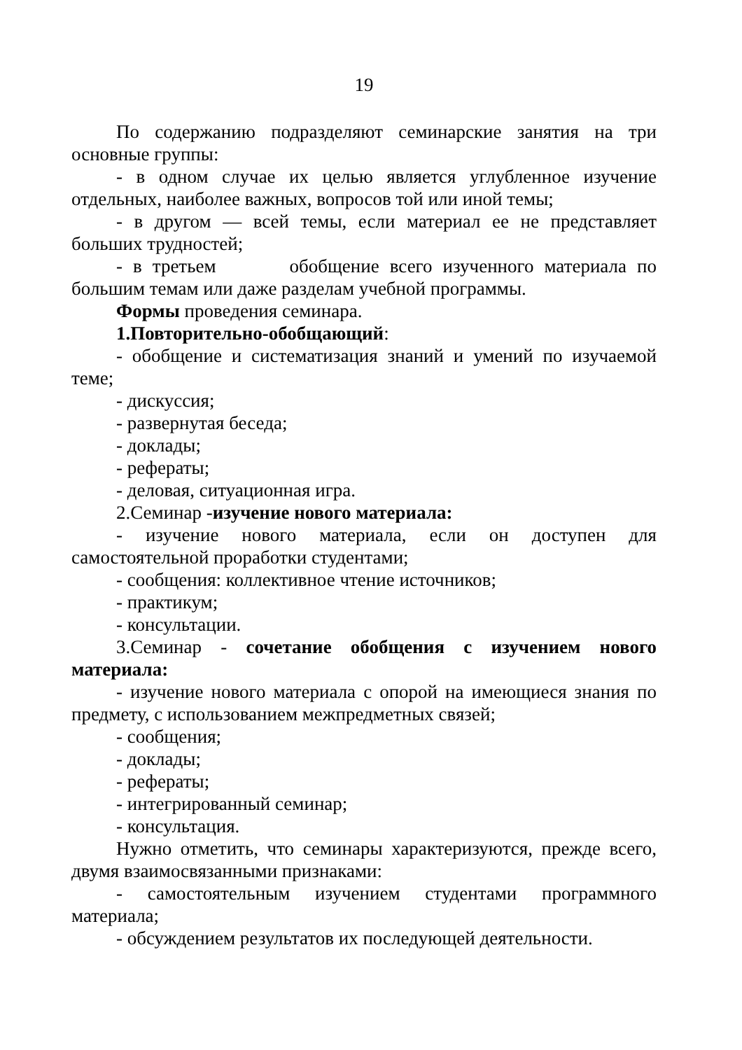19
По содержанию подразделяют семинарские занятия на три основные группы:
- в одном случае их целью является углубленное изучение отдельных, наиболее важных, вопросов той или иной темы;
- в другом — всей темы, если материал ее не представляет больших трудностей;
- в третьем обобщение всего изученного материала по большим темам или даже разделам учебной программы.
Формы проведения семинара.
1.Повторительно-обобщающий:
- обобщение и систематизация знаний и умений по изучаемой теме;
- дискуссия;
- развернутая беседа;
- доклады;
- рефераты;
- деловая, ситуационная игра.
2.Семинар -изучение нового материала:
- изучение нового материала, если он доступен для самостоятельной проработки студентами;
- сообщения: коллективное чтение источников;
- практикум;
- консультации.
3.Семинар - сочетание обобщения с изучением нового материала:
- изучение нового материала с опорой на имеющиеся знания по предмету, с использованием межпредметных связей;
- сообщения;
- доклады;
- рефераты;
- интегрированный семинар;
- консультация.
Нужно отметить, что семинары характеризуются, прежде всего, двумя взаимосвязанными признаками:
- самостоятельным изучением студентами программного материала;
- обсуждением результатов их последующей деятельности.